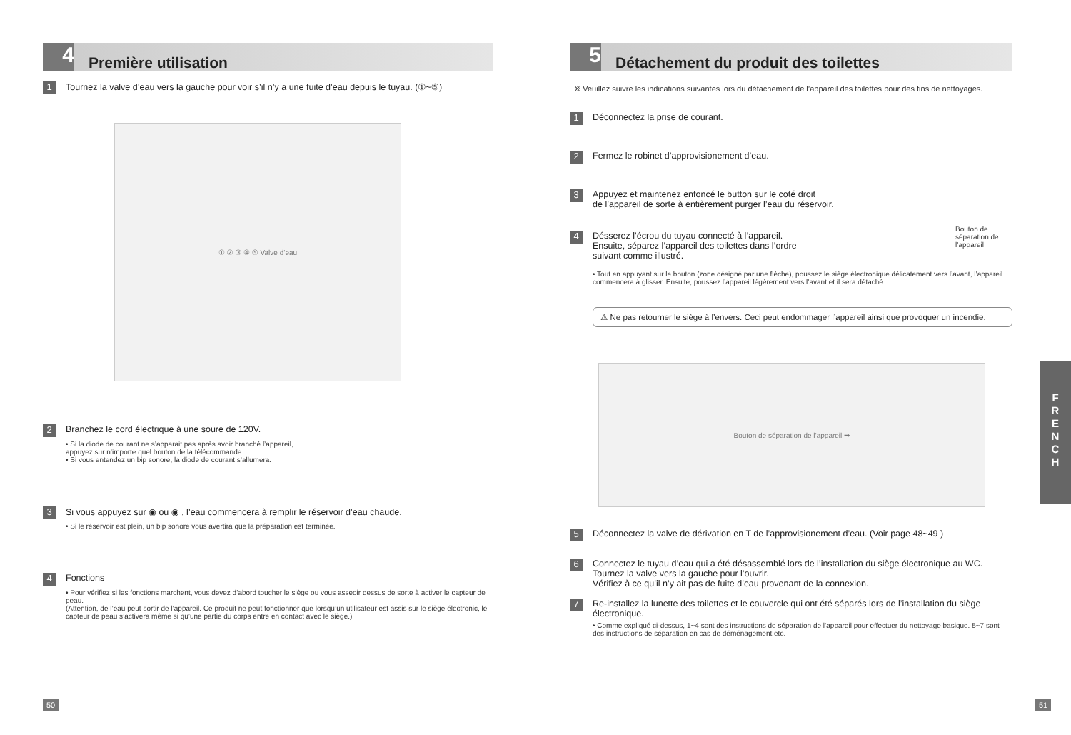4
Première utilisation
1 Tournez la valve d’eau vers la gauche pour voir s’il n’y a une fuite d’eau depuis le tuyau. (①~⑤)
① ② ③ ④ ⑤ Valve d’eau
2 Branchez le cord électrique à une soure de 120V.
• Si la diode de courant ne s’apparait pas après avoir branché l’appareil,
appuyez sur n’importe quel bouton de la télécommande.
• Si vous entendez un bip sonore, la diode de courant s’allumera.
3 Si vous appuyez sur ◉ ou ◉ , l’eau commencera à remplir le réservoir d’eau chaude.
• Si le réservoir est plein, un bip sonore vous avertira que la préparation est terminée.
4 Fonctions
• Pour vérifiez si les fonctions marchent, vous devez d’abord toucher le siège ou vous asseoir dessus de sorte à activer le capteur de peau.
(Attention, de l’eau peut sortir de l’appareil. Ce produit ne peut fonctionner que lorsqu’un utilisateur est assis sur le siège électronic, le capteur de peau s’activera même si qu’une partie du corps entre en contact avec le siège.)
5
Détachement du produit des toilettes
※ Veuillez suivre les indications suivantes lors du détachement de l’appareil des toilettes pour des fins de nettoyages.
1 Déconnectez la prise de courant.
2 Fermez le robinet d’approvisionement d’eau.
3 Appuyez et maintenez enfoncé le button sur le coté droit
de l’appareil de sorte à entièrement purger l’eau du réservoir.
4 Désserez l’écrou du tuyau connecté à l’appareil.
Ensuite, séparez l’appareil des toilettes dans l’ordre
suivant comme illustré.
Bouton de séparation de l’appareil
• Tout en appuyant sur le bouton (zone désigné par une flèche), poussez le siège électronique délicatement vers l’avant, l’appareil commencera à glisser. Ensuite, poussez l’appareil légèrement vers l’avant et il sera détaché.
⚠ Ne pas retourner le siège à l’envers. Ceci peut endommager l’appareil ainsi que provoquer un incendie.
Bouton de séparation de l’appareil ➡
5 Déconnectez la valve de dérivation en T de l’approvisionement d’eau. (Voir page 48~49 )
6 Connectez le tuyau d’eau qui a été désassemblé lors de l’installation du siège électronique au WC.
Tournez la valve vers la gauche pour l’ouvrir.
Vérifiez à ce qu’il n’y ait pas de fuite d’eau provenant de la connexion.
7 Re-installez la lunette des toilettes et le couvercle qui ont été séparés lors de l’installation du siège électronique.
• Comme expliqué ci-dessus, 1~4 sont des instructions de séparation de l’appareil pour effectuer du nettoyage basique. 5~7 sont des instructions de séparation en cas de déménagement etc.
F
R
E
N
C
H
50 51